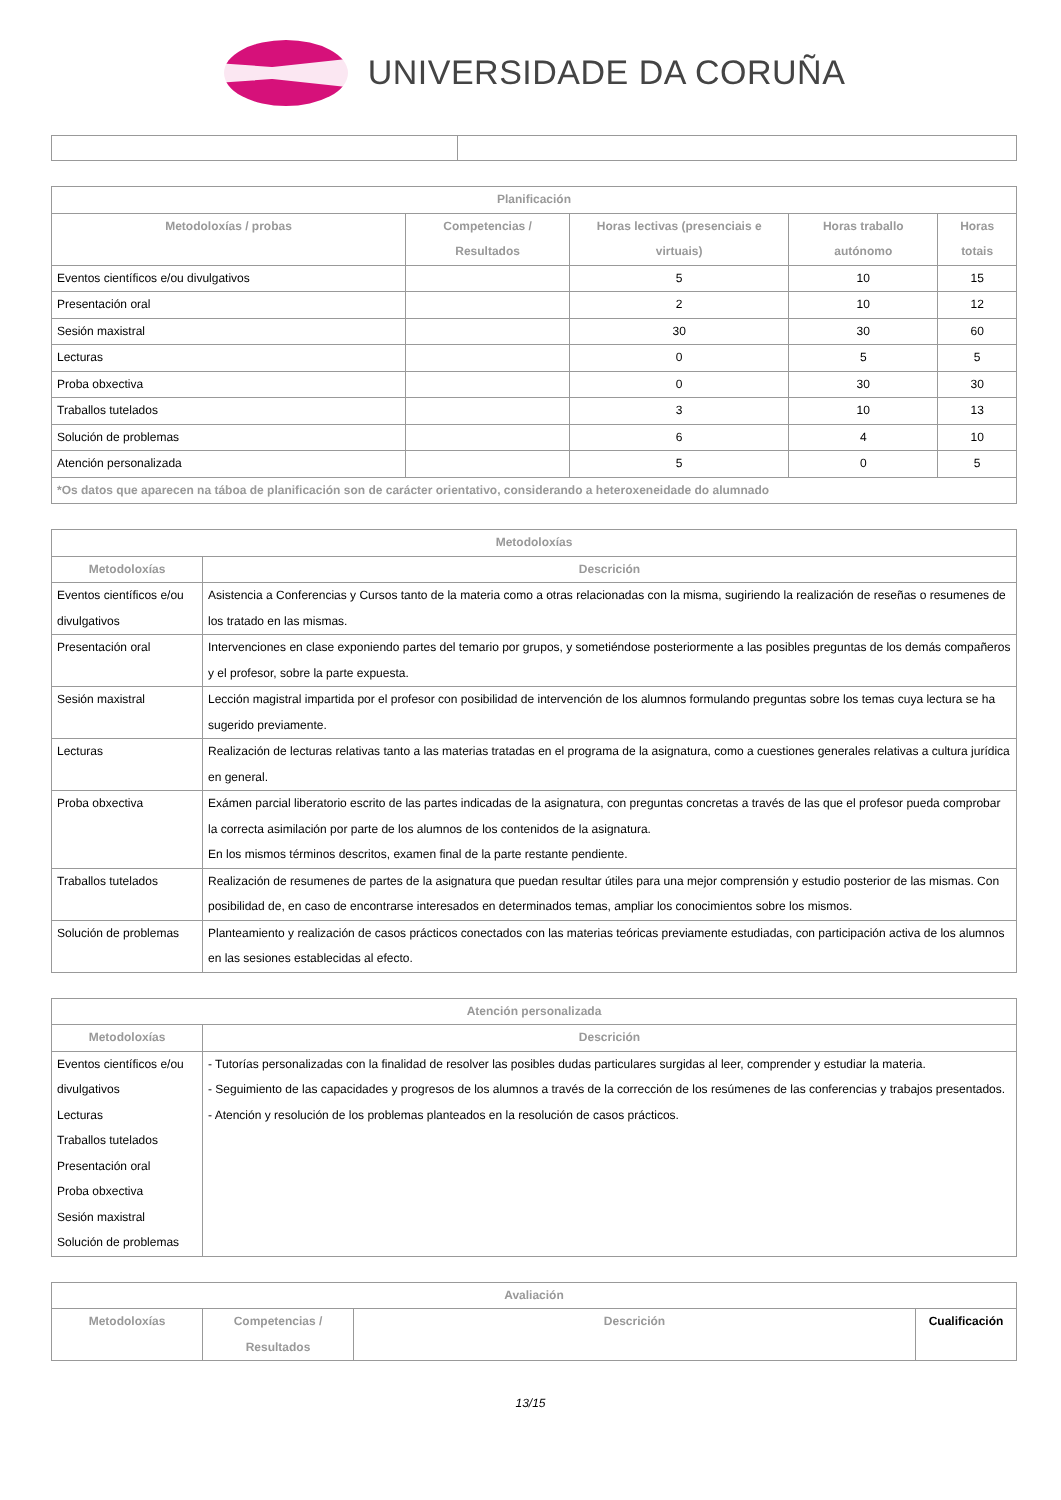UNIVERSIDADE DA CORUÑA
| Planificación | | | | |
| --- | --- | --- | --- | --- |
| Metodoloxías / probas | Competencias / Resultados | Horas lectivas (presenciais e virtuais) | Horas traballo autónomo | Horas totais |
| Eventos científicos e/ou divulgativos | | 5 | 10 | 15 |
| Presentación oral | | 2 | 10 | 12 |
| Sesión maxistral | | 30 | 30 | 60 |
| Lecturas | | 0 | 5 | 5 |
| Proba obxectiva | | 0 | 30 | 30 |
| Traballos tutelados | | 3 | 10 | 13 |
| Solución de problemas | | 6 | 4 | 10 |
| Atención personalizada | | 5 | 0 | 5 |
| *Os datos que aparecen na táboa de planificación son de carácter orientativo, considerando a heteroxeneidade do alumnado | | | | |
| Metodoloxías | |
| --- | --- |
| Metodoloxías | Descrición |
| Eventos científicos e/ou divulgativos | Asistencia a Conferencias y Cursos tanto de la materia como a otras relacionadas con la misma, sugiriendo la realización de reseñas o resumenes de los tratado en las mismas. |
| Presentación oral | Intervenciones en clase exponiendo partes del temario por grupos, y sometiéndose posteriormente a las posibles preguntas de los demás compañeros y el profesor, sobre la parte expuesta. |
| Sesión maxistral | Lección magistral impartida por el profesor con posibilidad de intervención de los alumnos formulando preguntas sobre los temas cuya lectura se ha sugerido previamente. |
| Lecturas | Realización de lecturas relativas tanto a las materias tratadas en el programa de la asignatura, como a cuestiones generales relativas a cultura jurídica en general. |
| Proba obxectiva | Exámen parcial liberatorio escrito de las partes indicadas de la asignatura, con preguntas concretas a través de las que el profesor pueda comprobar la correcta asimilación por parte de los alumnos de los contenidos de la asignatura. En los mismos términos descritos, examen final de la parte restante pendiente. |
| Traballos tutelados | Realización de resumenes de partes de la asignatura que puedan resultar útiles para una mejor comprensión y estudio posterior de las mismas. Con posibilidad de, en caso de encontrarse interesados en determinados temas, ampliar los conocimientos sobre los mismos. |
| Solución de problemas | Planteamiento y realización de casos prácticos conectados con las materias teóricas previamente estudiadas, con participación activa de los alumnos en las sesiones establecidas al efecto. |
| Atención personalizada | |
| --- | --- |
| Metodoloxías | Descrición |
| Eventos científicos e/ou divulgativos Lecturas Traballos tutelados Presentación oral Proba obxectiva Sesión maxistral Solución de problemas | - Tutorías personalizadas con la finalidad de resolver las posibles dudas particulares surgidas al leer, comprender y estudiar la materia. - Seguimiento de las capacidades y progresos de los alumnos a través de la corrección de los resúmenes de las conferencias y trabajos presentados. - Atención y resolución de los problemas planteados en la resolución de casos prácticos. |
| Avaliación | | | |
| --- | --- | --- | --- |
| Metodoloxías | Competencias / Resultados | Descrición | Cualificación |
13/15